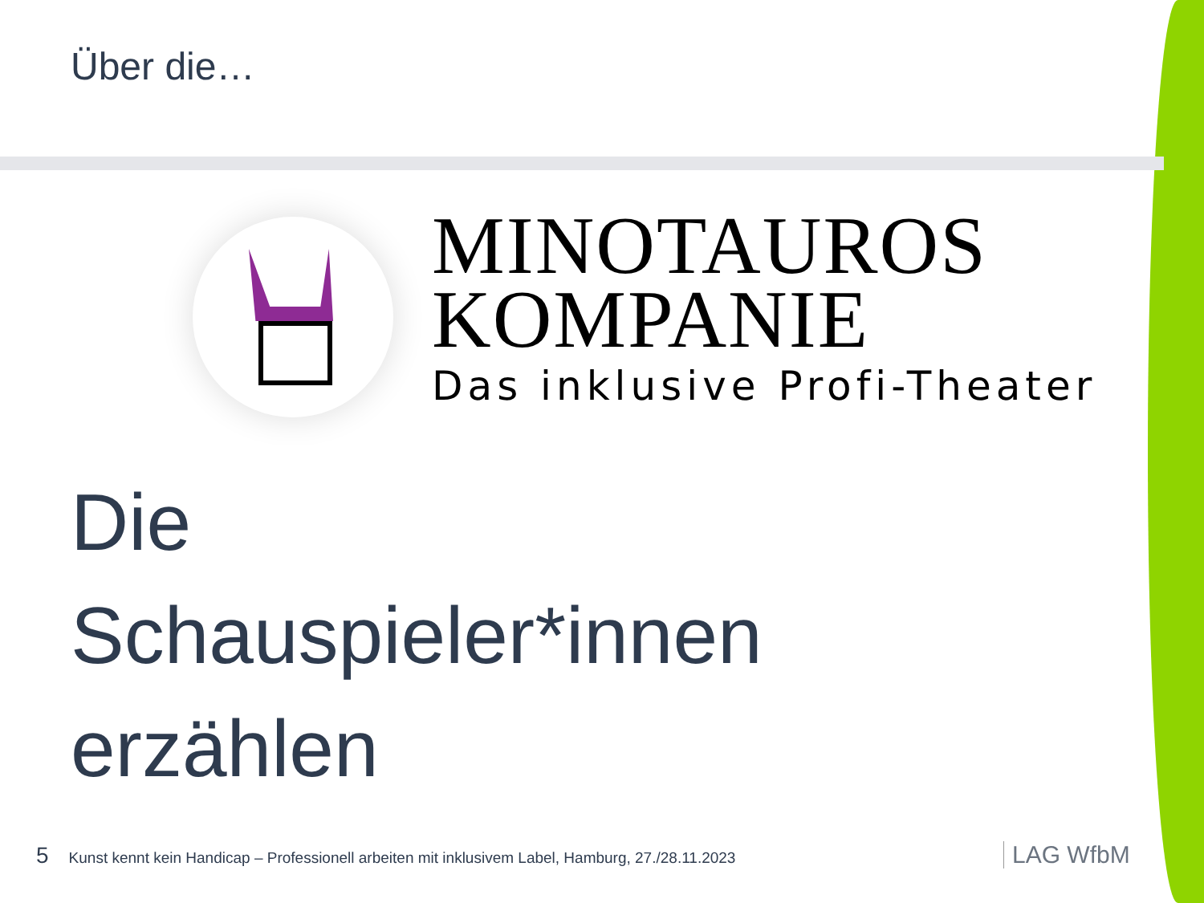Über die…
MINOTAUROS
KOMPANIE
Das inklusive Profi-Theater
Die
Schauspieler*innen
erzählen
5 Kunst kennt kein Handicap – Professionell arbeiten mit inklusivem Label, Hamburg, 27./28.11.2023
LAG WfbM